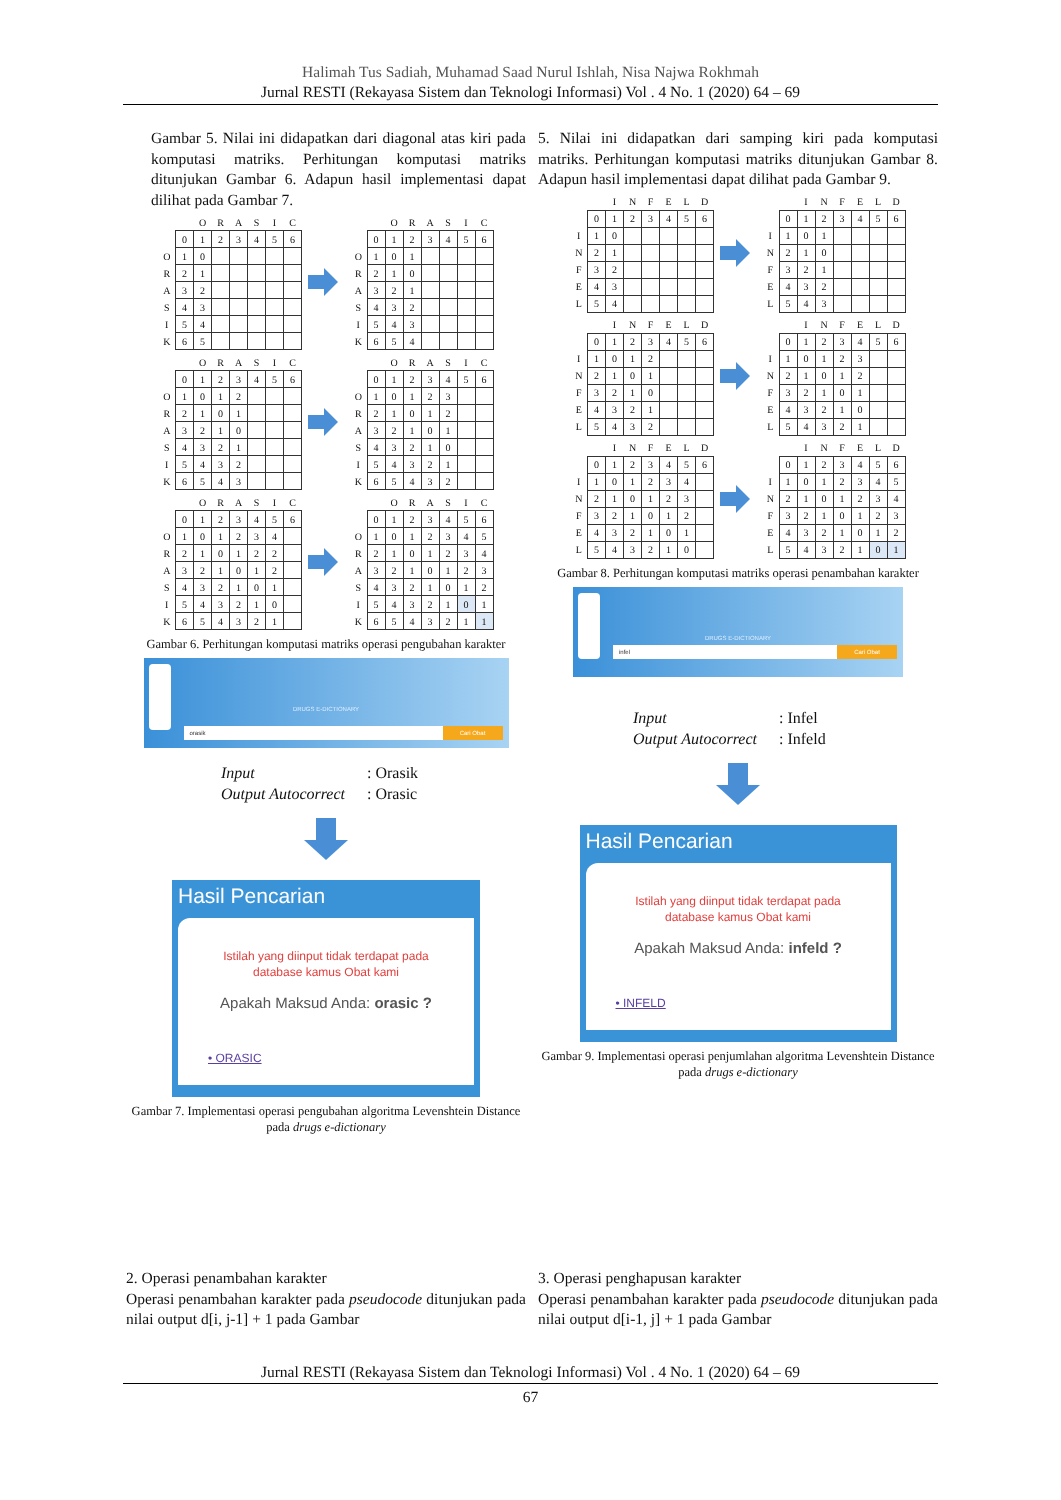Halimah Tus Sadiah, Muhamad Saad Nurul Ishlah, Nisa Najwa Rokhmah
Jurnal RESTI (Rekayasa Sistem dan Teknologi Informasi) Vol . 4 No. 1 (2020) 64 – 69
Gambar 5. Nilai ini didapatkan dari diagonal atas kiri pada komputasi matriks. Perhitungan komputasi matriks ditunjukan Gambar 6. Adapun hasil implementasi dapat dilihat pada Gambar 7.
| | | O | R | A | S | I | C |
| | 0 | 1 | 2 | 3 | 4 | 5 | 6 |
| O | 1 | 0 | | | | | |
| R | 2 | 1 | | | | | |
| A | 3 | 2 | | | | | |
| S | 4 | 3 | | | | | |
| I | 5 | 4 | | | | | |
| K | 6 | 5 | | | | | |
| | | O | R | A | S | I | C |
| | 0 | 1 | 2 | 3 | 4 | 5 | 6 |
| O | 1 | 0 | 1 | | | | |
| R | 2 | 1 | 0 | | | | |
| A | 3 | 2 | 1 | | | | |
| S | 4 | 3 | 2 | | | | |
| I | 5 | 4 | 3 | | | | |
| K | 6 | 5 | 4 | | | | |
| | | O | R | A | S | I | C |
| | 0 | 1 | 2 | 3 | 4 | 5 | 6 |
| O | 1 | 0 | 1 | 2 | | | |
| R | 2 | 1 | 0 | 1 | | | |
| A | 3 | 2 | 1 | 0 | | | |
| S | 4 | 3 | 2 | 1 | | | |
| I | 5 | 4 | 3 | 2 | | | |
| K | 6 | 5 | 4 | 3 | | | |
| | | O | R | A | S | I | C |
| | 0 | 1 | 2 | 3 | 4 | 5 | 6 |
| O | 1 | 0 | 1 | 2 | 3 | | |
| R | 2 | 1 | 0 | 1 | 2 | | |
| A | 3 | 2 | 1 | 0 | 1 | | |
| S | 4 | 3 | 2 | 1 | 0 | | |
| I | 5 | 4 | 3 | 2 | 1 | | |
| K | 6 | 5 | 4 | 3 | 2 | | |
| | | O | R | A | S | I | C |
| | 0 | 1 | 2 | 3 | 4 | 5 | 6 |
| O | 1 | 0 | 1 | 2 | 3 | 4 | |
| R | 2 | 1 | 0 | 1 | 2 | 2 | |
| A | 3 | 2 | 1 | 0 | 1 | 2 | |
| S | 4 | 3 | 2 | 1 | 0 | 1 | |
| I | 5 | 4 | 3 | 2 | 1 | 0 | |
| K | 6 | 5 | 4 | 3 | 2 | 1 | |
| | | O | R | A | S | I | C |
| | 0 | 1 | 2 | 3 | 4 | 5 | 6 |
| O | 1 | 0 | 1 | 2 | 3 | 4 | 5 |
| R | 2 | 1 | 0 | 1 | 2 | 3 | 4 |
| A | 3 | 2 | 1 | 0 | 1 | 2 | 3 |
| S | 4 | 3 | 2 | 1 | 0 | 1 | 2 |
| I | 5 | 4 | 3 | 2 | 1 | 0 | 1 |
| K | 6 | 5 | 4 | 3 | 2 | 1 | 1 |
Gambar 6. Perhitungan komputasi matriks operasi pengubahan karakter
DRUGS E-DICTIONARY
orasik Cari Obat
Input: Orasik
Output Autocorrect: Orasic
Hasil Pencarian
Istilah yang diinput tidak terdapat pada
database kamus Obat kami
Apakah Maksud Anda: orasic ?
• ORASIC
Gambar 7. Implementasi operasi pengubahan algoritma Levenshtein Distance pada drugs e-dictionary
5. Nilai ini didapatkan dari samping kiri pada komputasi matriks. Perhitungan komputasi matriks ditunjukan Gambar 8. Adapun hasil implementasi dapat dilihat pada Gambar 9.
| | | I | N | F | E | L | D |
| | 0 | 1 | 2 | 3 | 4 | 5 | 6 |
| I | 1 | 0 | | | | | |
| N | 2 | 1 | | | | | |
| F | 3 | 2 | | | | | |
| E | 4 | 3 | | | | | |
| L | 5 | 4 | | | | | |
| | | I | N | F | E | L | D |
| | 0 | 1 | 2 | 3 | 4 | 5 | 6 |
| I | 1 | 0 | 1 | | | | |
| N | 2 | 1 | 0 | | | | |
| F | 3 | 2 | 1 | | | | |
| E | 4 | 3 | 2 | | | | |
| L | 5 | 4 | 3 | | | | |
| | | I | N | F | E | L | D |
| | 0 | 1 | 2 | 3 | 4 | 5 | 6 |
| I | 1 | 0 | 1 | 2 | | | |
| N | 2 | 1 | 0 | 1 | | | |
| F | 3 | 2 | 1 | 0 | | | |
| E | 4 | 3 | 2 | 1 | | | |
| L | 5 | 4 | 3 | 2 | | | |
| | | I | N | F | E | L | D |
| | 0 | 1 | 2 | 3 | 4 | 5 | 6 |
| I | 1 | 0 | 1 | 2 | 3 | | |
| N | 2 | 1 | 0 | 1 | 2 | | |
| F | 3 | 2 | 1 | 0 | 1 | | |
| E | 4 | 3 | 2 | 1 | 0 | | |
| L | 5 | 4 | 3 | 2 | 1 | | |
| | | I | N | F | E | L | D |
| | 0 | 1 | 2 | 3 | 4 | 5 | 6 |
| I | 1 | 0 | 1 | 2 | 3 | 4 | |
| N | 2 | 1 | 0 | 1 | 2 | 3 | |
| F | 3 | 2 | 1 | 0 | 1 | 2 | |
| E | 4 | 3 | 2 | 1 | 0 | 1 | |
| L | 5 | 4 | 3 | 2 | 1 | 0 | |
| | | I | N | F | E | L | D |
| | 0 | 1 | 2 | 3 | 4 | 5 | 6 |
| I | 1 | 0 | 1 | 2 | 3 | 4 | 5 |
| N | 2 | 1 | 0 | 1 | 2 | 3 | 4 |
| F | 3 | 2 | 1 | 0 | 1 | 2 | 3 |
| E | 4 | 3 | 2 | 1 | 0 | 1 | 2 |
| L | 5 | 4 | 3 | 2 | 1 | 0 | 1 |
Gambar 8. Perhitungan komputasi matriks operasi penambahan karakter
DRUGS E-DICTIONARY
infel Cari Obat
Input: Infel
Output Autocorrect: Infeld
Hasil Pencarian
Istilah yang diinput tidak terdapat pada
database kamus Obat kami
Apakah Maksud Anda: infeld ?
• INFELD
Gambar 9. Implementasi operasi penjumlahan algoritma Levenshtein Distance pada drugs e-dictionary
2. Operasi penambahan karakter
Operasi penambahan karakter pada pseudocode ditunjukan pada nilai output d[i, j-1] + 1 pada Gambar
3. Operasi penghapusan karakter
Operasi penambahan karakter pada pseudocode ditunjukan pada nilai output d[i-1, j] + 1 pada Gambar
Jurnal RESTI (Rekayasa Sistem dan Teknologi Informasi) Vol . 4 No. 1 (2020) 64 – 69
67